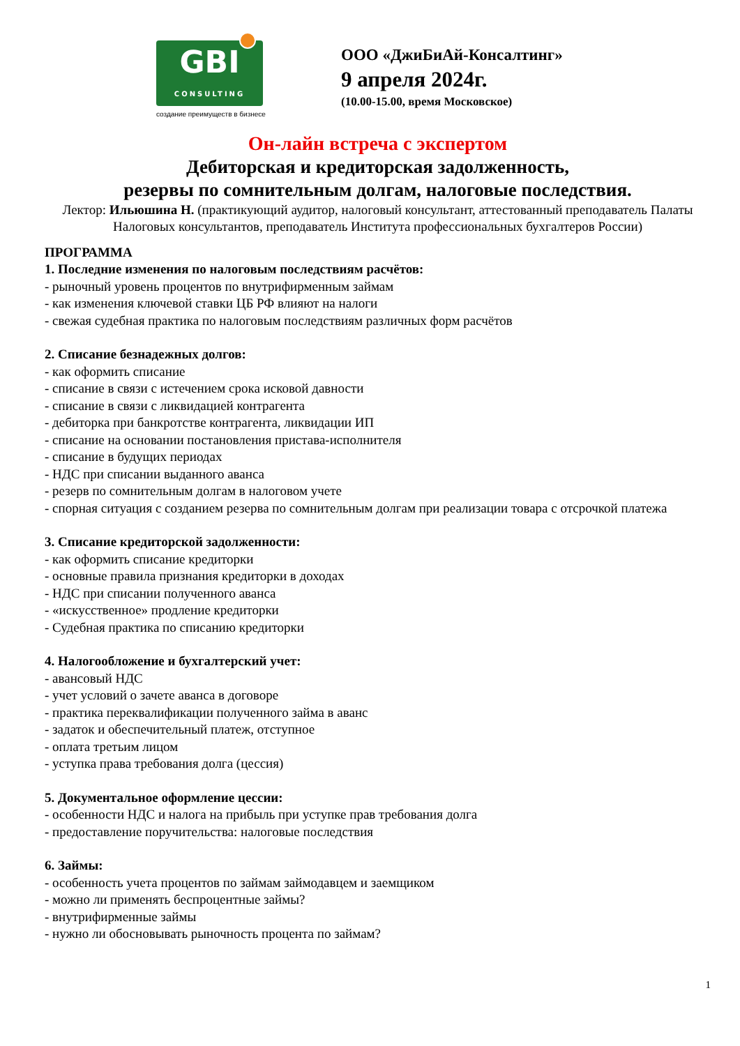GBI
CONSULTING
создание преимуществ в бизнесе
ООО «ДжиБиАй-Консалтинг»
9 апреля 2024г.
(10.00-15.00, время Московское)
Он-лайн встреча с экспертом
Дебиторская и кредиторская задолженность,
резервы по сомнительным долгам, налоговые последствия.
Лектор: Ильюшина Н. (практикующий аудитор, налоговый консультант, аттестованный преподаватель Палаты Налоговых консультантов, преподаватель Института профессиональных бухгалтеров России)
ПРОГРАММА
1. Последние изменения по налоговым последствиям расчётов:
- рыночный уровень процентов по внутрифирменным займам
- как изменения ключевой ставки ЦБ РФ влияют на налоги
- свежая судебная практика по налоговым последствиям различных форм расчётов
2. Списание безнадежных долгов:
- как оформить списание
- списание в связи с истечением срока исковой давности
- списание в связи с ликвидацией контрагента
- дебиторка при банкротстве контрагента, ликвидации ИП
- списание на основании постановления пристава-исполнителя
- списание в будущих периодах
- НДС при списании выданного аванса
- резерв по сомнительным долгам в налоговом учете
- спорная ситуация с созданием резерва по сомнительным долгам при реализации товара с отсрочкой платежа
3. Списание кредиторской задолженности:
- как оформить списание кредиторки
- основные правила признания кредиторки в доходах
- НДС при списании полученного аванса
- «искусственное» продление кредиторки
- Судебная практика по списанию кредиторки
4. Налогообложение и бухгалтерский учет:
- авансовый НДС
- учет условий о зачете аванса в договоре
- практика переквалификации полученного займа в аванс
- задаток и обеспечительный платеж, отступное
- оплата третьим лицом
- уступка права требования долга (цессия)
5. Документальное оформление цессии:
- особенности НДС и налога на прибыль при уступке прав требования долга
- предоставление поручительства: налоговые последствия
6. Займы:
- особенность учета процентов по займам займодавцем и заемщиком
- можно ли применять беспроцентные займы?
- внутрифирменные займы
- нужно ли обосновывать рыночность процента по займам?
1